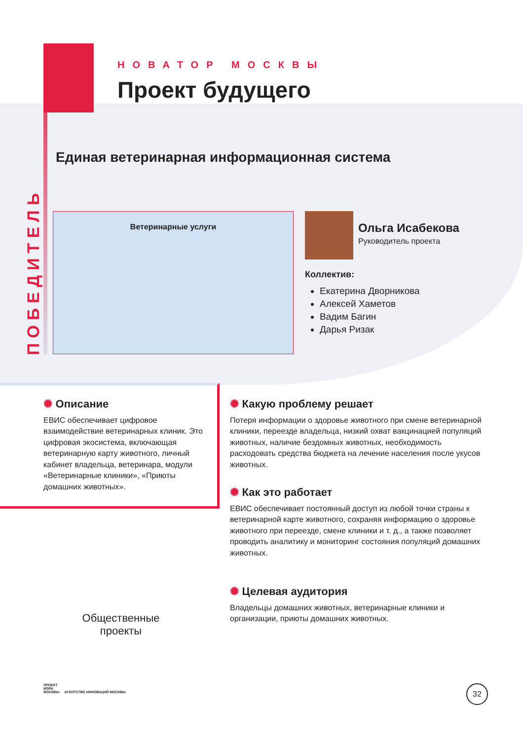ПОБЕДИТЕЛЬ
НОВАТОР МОСКВЫ
Проект будущего
Единая ветеринарная информационная система
Ветеринарные услуги
Ольга Исабекова
Руководитель проекта
Коллектив:
Екатерина Дворникова
Алексей Хаметов
Вадим Багин
Дарья Ризак
✺ Описание
ЕВИС обеспечивает цифровое взаимодействие ветеринарных клиник. Это цифровая экосистема, включающая ветеринарную карту животного, личный кабинет владельца, ветеринара, модули «Ветеринарные клиники», «Приюты домашних животных».
✺ Какую проблему решает
Потеря информации о здоровье животного при смене ветеринарной клиники, переезде владельца, низкий охват вакцинацией популяций животных, наличие бездомных животных, необходимость расходовать средства бюджета на лечение населения после укусов животных.
✺ Как это работает
ЕВИС обеспечивает постоянный доступ из любой точки страны к ветеринарной карте животного, сохраняя информацию о здоровье животного при переезде, смене клиники и т. д., а также позволяет проводить аналитику и мониторинг состояния популяций домашних животных.
✺ Целевая аудитория
Владельцы домашних животных, ветеринарные клиники и организации, приюты домашних животных.
Общественные
проекты
ПРОЕКТ
МЭРА
МОСКВЫ АГЕНТСТВО ИННОВАЦИЙ МОСКВЫ
32